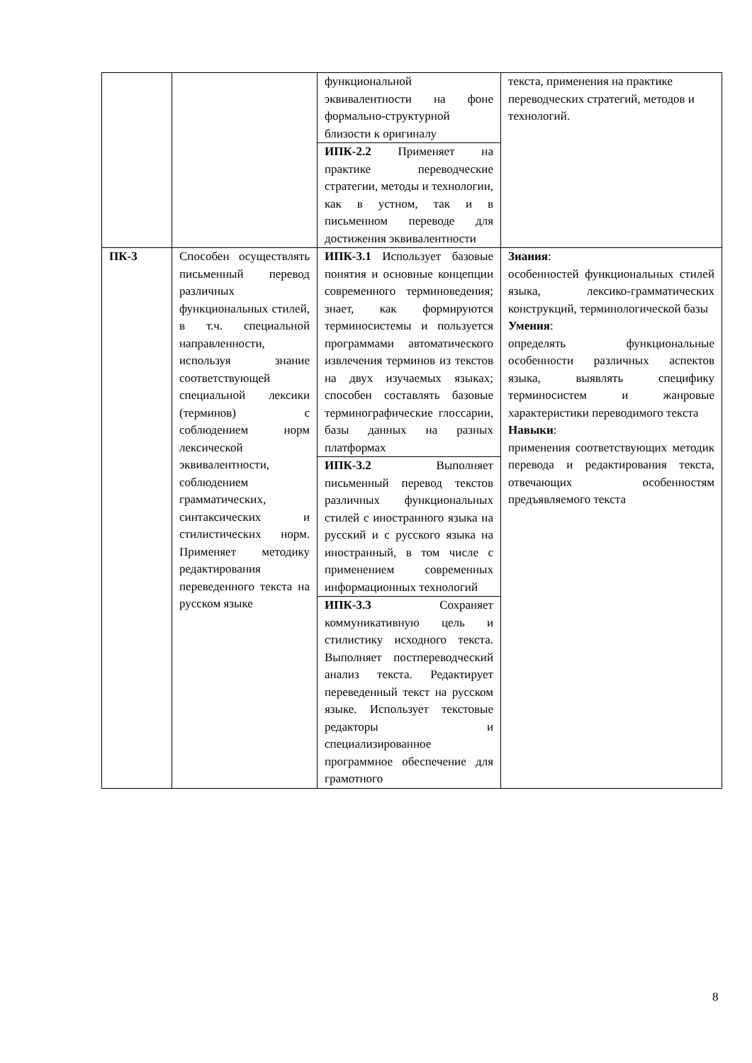| | | функциональной эквивалентности на фоне формально-структурной близости к оригиналу | текста, применения на практике переводческих стратегий, методов и технологий. |
| | | ИПК-2.2 Применяет на практике переводческие стратегии, методы и технологии, как в устном, так и в письменном переводе для достижения эквивалентности | |
| ПК-3 | Способен осуществлять письменный перевод различных функциональных стилей, в т.ч. специальной направленности, используя знание соответствующей специальной лексики (терминов) с соблюдением норм лексической эквивалентности, соблюдением грамматических, синтаксических и стилистических норм. Применяет методику редактирования переведенного текста на русском языке | ИПК-3.1 Использует базовые понятия и основные концепции современного терминоведения; знает, как формируются терминосистемы и пользуется программами автоматического извлечения терминов из текстов на двух изучаемых языках; способен составлять базовые терминографические глоссарии, базы данных на разных платформах | Знания : особенностей функциональных стилей языка, лексико-грамматических конструкций, терминологической базы Умения : определять функциональные особенности различных аспектов языка, выявлять специфику терминосистем и жанровые характеристики переводимого текста Навыки : применения соответствующих методик перевода и редактирования текста, отвечающих особенностям предъявляемого текста |
| | | ИПК-3.2 Выполняет письменный перевод текстов различных функциональных стилей с иностранного языка на русский и с русского языка на иностранный, в том числе с применением современных информационных технологий | |
| | | ИПК-3.3 Сохраняет коммуникативную цель и стилистику исходного текста. Выполняет постпереводческий анализ текста. Редактирует переведенный текст на русском языке. Использует текстовые редакторы и специализированное программное обеспечение для грамотного | |
8